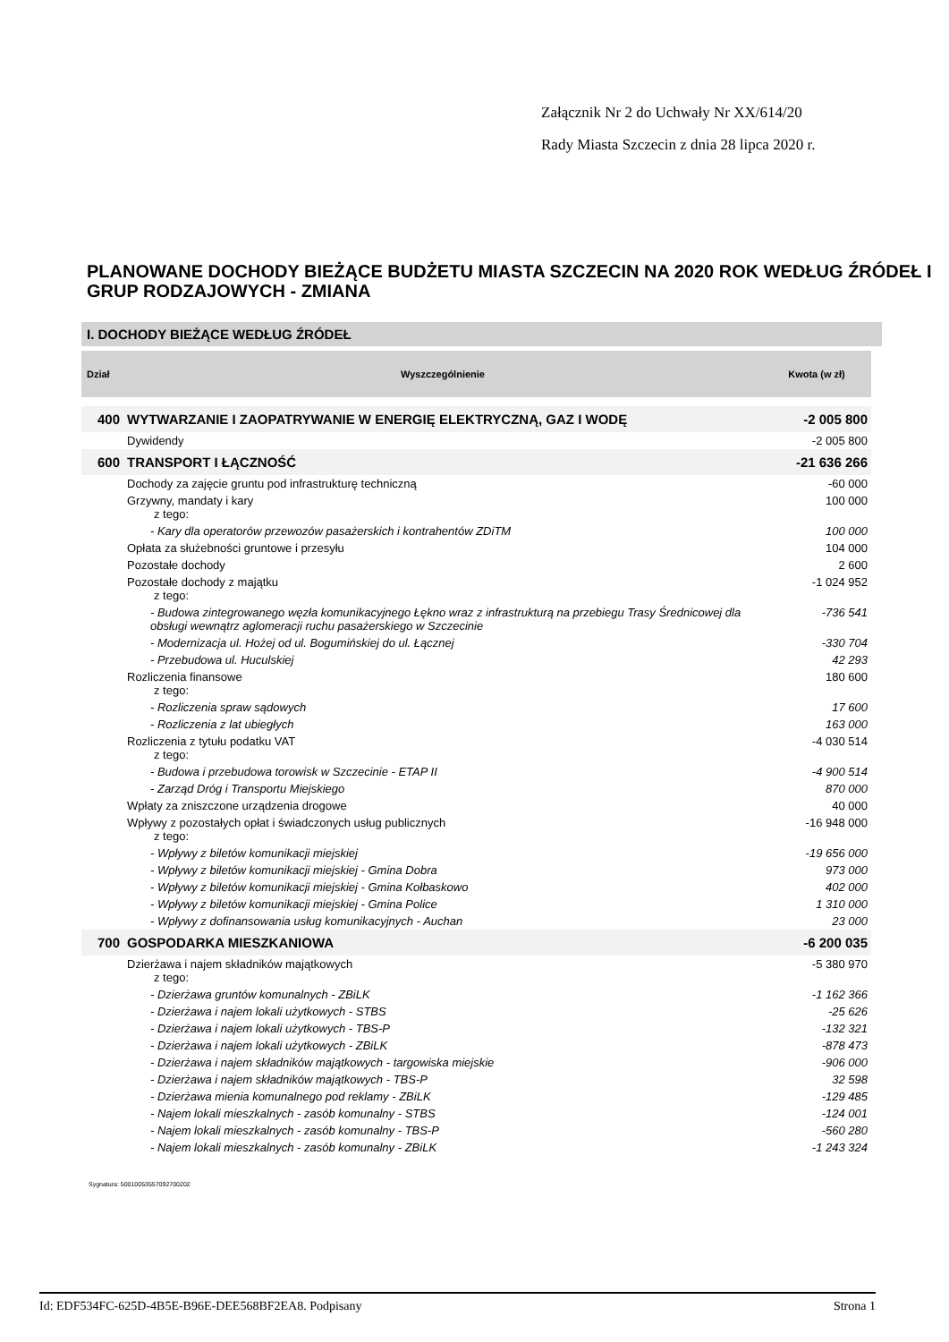Załącznik Nr 2 do Uchwały Nr XX/614/20
Rady Miasta Szczecin z dnia 28 lipca 2020 r.
PLANOWANE DOCHODY BIEŻĄCE BUDŻETU MIASTA SZCZECIN NA 2020 ROK WEDŁUG ŹRÓDEŁ I GRUP RODZAJOWYCH - ZMIANA
I. DOCHODY BIEŻĄCE WEDŁUG ŹRÓDEŁ
| Dział | Wyszczególnienie | Kwota (w zł) |
| --- | --- | --- |
| 400 | WYTWARZANIE I ZAOPATRYWANIE W ENERGIĘ ELEKTRYCZNĄ, GAZ I WODĘ | -2 005 800 |
| | Dywidendy | -2 005 800 |
| 600 | TRANSPORT I ŁĄCZNOŚĆ | -21 636 266 |
| | Dochody za zajęcie gruntu pod infrastrukturę techniczną | -60 000 |
| | Grzywny, mandaty i kary z tego: | 100 000 |
| | - Kary dla operatorów przewozów pasażerskich i kontrahentów ZDiTM | 100 000 |
| | Opłata za służebności gruntowe i przesyłu | 104 000 |
| | Pozostałe dochody | 2 600 |
| | Pozostałe dochody z majątku z tego: | -1 024 952 |
| | - Budowa zintegrowanego węzła komunikacyjnego Łękno wraz z infrastrukturą na przebiegu Trasy Średnicowej dla obsługi wewnątrz aglomeracji ruchu pasażerskiego w Szczecinie | -736 541 |
| | - Modernizacja ul. Hożej od ul. Bogumińskiej do ul. Łącznej | -330 704 |
| | - Przebudowa ul. Huculskiej | 42 293 |
| | Rozliczenia finansowe z tego: | 180 600 |
| | - Rozliczenia spraw sądowych | 17 600 |
| | - Rozliczenia z lat ubiegłych | 163 000 |
| | Rozliczenia z tytułu podatku VAT z tego: | -4 030 514 |
| | - Budowa i przebudowa torowisk w Szczecinie - ETAP II | -4 900 514 |
| | - Zarząd Dróg i Transportu Miejskiego | 870 000 |
| | Wpłaty za zniszczone urządzenia drogowe | 40 000 |
| | Wpływy z pozostałych opłat i świadczonych usług publicznych z tego: | -16 948 000 |
| | - Wpływy z biletów komunikacji miejskiej | -19 656 000 |
| | - Wpływy z biletów komunikacji miejskiej - Gmina Dobra | 973 000 |
| | - Wpływy z biletów komunikacji miejskiej - Gmina Kołbaskowo | 402 000 |
| | - Wpływy z biletów komunikacji miejskiej - Gmina Police | 1 310 000 |
| | - Wpływy z dofinansowania usług komunikacyjnych - Auchan | 23 000 |
| 700 | GOSPODARKA MIESZKANIOWA | -6 200 035 |
| | Dzierżawa i najem składników majątkowych z tego: | -5 380 970 |
| | - Dzierżawa gruntów komunalnych - ZBiLK | -1 162 366 |
| | - Dzierżawa i najem lokali użytkowych - STBS | -25 626 |
| | - Dzierżawa i najem lokali użytkowych - TBS-P | -132 321 |
| | - Dzierżawa i najem lokali użytkowych - ZBiLK | -878 473 |
| | - Dzierżawa i najem składników majątkowych - targowiska miejskie | -906 000 |
| | - Dzierżawa i najem składników majątkowych - TBS-P | 32 598 |
| | - Dzierżawa mienia komunalnego pod reklamy - ZBiLK | -129 485 |
| | - Najem lokali mieszkalnych - zasób komunalny - STBS | -124 001 |
| | - Najem lokali mieszkalnych - zasób komunalny - TBS-P | -560 280 |
| | - Najem lokali mieszkalnych - zasób komunalny - ZBiLK | -1 243 324 |
Sygnatura: 50010053557092700202
Id: EDF534FC-625D-4B5E-B96E-DEE568BF2EA8. Podpisany Strona 1